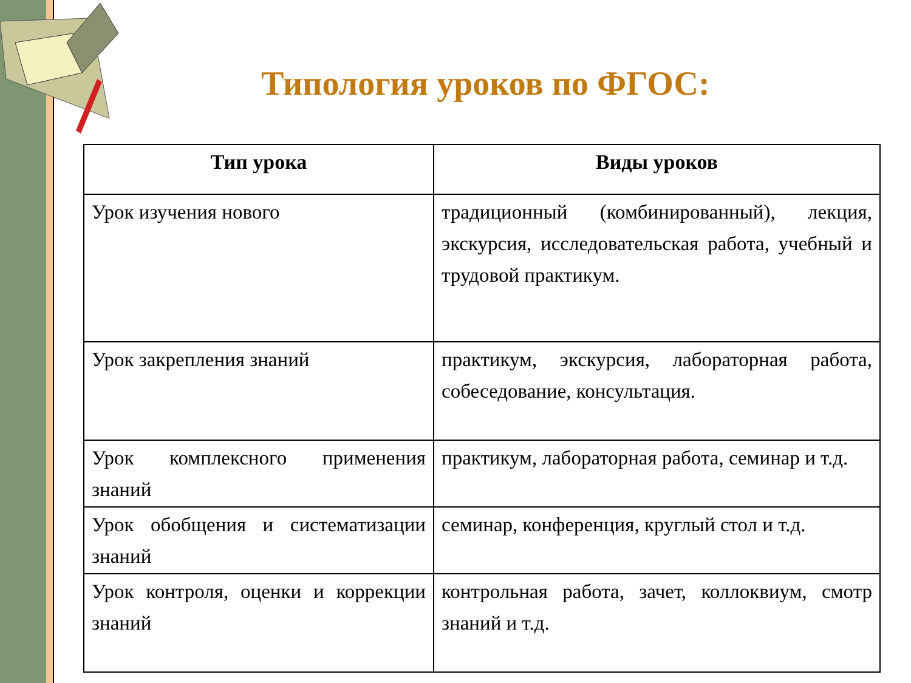Типология уроков по ФГОС:
| Тип урока | Виды уроков |
| --- | --- |
| Урок изучения нового | традиционный (комбинированный), лекция, экскурсия, исследовательская работа, учебный и трудовой практикум. |
| Урок закрепления знаний | практикум, экскурсия, лабораторная работа, собеседование, консультация. |
| Урок комплексного применения знаний | практикум, лабораторная работа, семинар и т.д. |
| Урок обобщения и систематизации знаний | семинар, конференция, круглый стол и т.д. |
| Урок контроля, оценки и коррекции знаний | контрольная работа, зачет, коллоквиум, смотр знаний и т.д. |